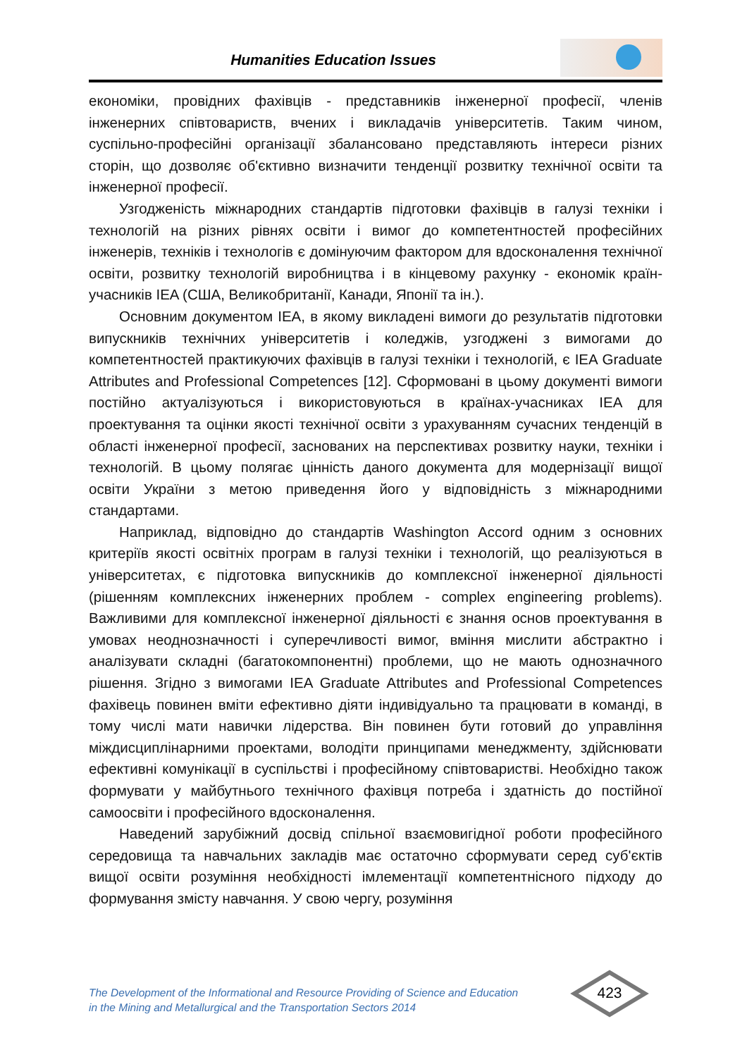Humanities Education Issues
економіки, провідних фахівців - представників інженерної професії, членів інженерних співтовариств, вчених і викладачів університетів. Таким чином, суспільно-професійні організації збалансовано представляють інтереси різних сторін, що дозволяє об'єктивно визначити тенденції розвитку технічної освіти та інженерної професії.
Узгодженість міжнародних стандартів підготовки фахівців в галузі техніки і технологій на різних рівнях освіти і вимог до компетентностей професійних інженерів, техніків і технологів є домінуючим фактором для вдосконалення технічної освіти, розвитку технологій виробництва і в кінцевому рахунку - економік країн-учасників IEA (США, Великобританії, Канади, Японії та ін.).
Основним документом IEA, в якому викладені вимоги до результатів підготовки випускників технічних університетів і коледжів, узгоджені з вимогами до компетентностей практикуючих фахівців в галузі техніки і технологій, є IEA Graduate Attributes and Professional Competences [12]. Сформовані в цьому документі вимоги постійно актуалізуються і використовуються в країнах-учасниках IEA для проектування та оцінки якості технічної освіти з урахуванням сучасних тенденцій в області інженерної професії, заснованих на перспективах розвитку науки, техніки і технологій. В цьому полягає цінність даного документа для модернізації вищої освіти України з метою приведення його у відповідність з міжнародними стандартами.
Наприклад, відповідно до стандартів Washington Accord одним з основних критеріїв якості освітніх програм в галузі техніки і технологій, що реалізуються в університетах, є підготовка випускників до комплексної інженерної діяльності (рішенням комплексних інженерних проблем - complex engineering problems). Важливими для комплексної інженерної діяльності є знання основ проектування в умовах неоднозначності і суперечливості вимог, вміння мислити абстрактно і аналізувати складні (багатокомпонентні) проблеми, що не мають однозначного рішення. Згідно з вимогами IEA Graduate Attributes and Professional Competences фахівець повинен вміти ефективно діяти індивідуально та працювати в команді, в тому числі мати навички лідерства. Він повинен бути готовий до управління міждисциплінарними проектами, володіти принципами менеджменту, здійснювати ефективні комунікації в суспільстві і професійному співтоваристві. Необхідно також формувати у майбутнього технічного фахівця потреба і здатність до постійної самоосвіти і професійного вдосконалення.
Наведений зарубіжний досвід спільної взаємовигідної роботи професійного середовища та навчальних закладів має остаточно сформувати серед суб'єктів вищої освіти розуміння необхідності імлементації компетентнісного підходу до формування змісту навчання. У свою чергу, розуміння
The Development of the Informational and Resource Providing of Science and Education
in the Mining and Metallurgical and the Transportation Sectors 2014
423